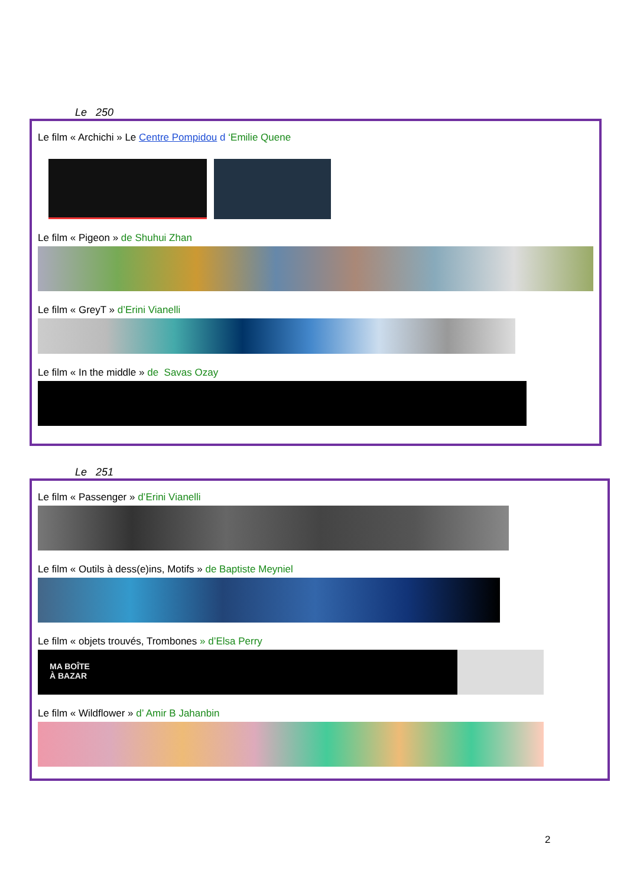Le 250
Le film « Archichi » Le Centre Pompidou d ‘Emilie Quene
Le film « Pigeon » de Shuhui Zhan
Le film « GreyT » d’Erini Vianelli
Le film « In the middle » de Savas Ozay
Le 251
Le film « Passenger » d’Erini Vianelli
Le film « Outils à dess(e)ins, Motifs » de Baptiste Meyniel
Le film « objets trouvés, Trombones » d’Elsa Perry
MA BOÎTE
À BAZAR
Le film « Wildflower » d’ Amir B Jahanbin
2